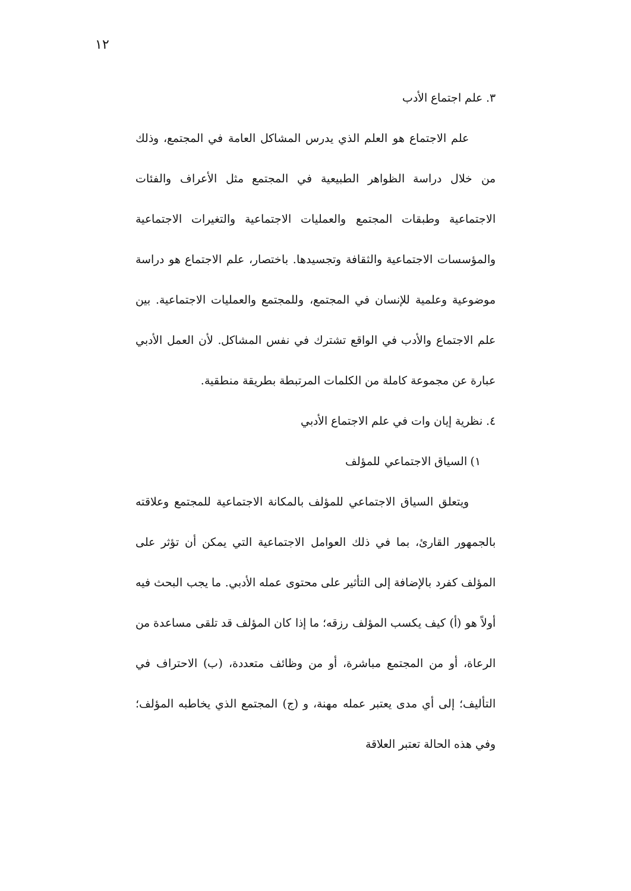١٢
٣. علم اجتماع الأدب
علم الاجتماع هو العلم الذي يدرس المشاكل العامة في المجتمع، وذلك من خلال دراسة الظواهر الطبيعية في المجتمع مثل الأعراف والفئات الاجتماعية وطبقات المجتمع والعمليات الاجتماعية والتغيرات الاجتماعية والمؤسسات الاجتماعية والثقافة وتجسيدها. باختصار، علم الاجتماع هو دراسة موضوعية وعلمية للإنسان في المجتمع، وللمجتمع والعمليات الاجتماعية. بين علم الاجتماع والأدب في الواقع تشترك في نفس المشاكل. لأن العمل الأدبي عبارة عن مجموعة كاملة من الكلمات المرتبطة بطريقة منطقية.
٤. نظرية إيان وات في علم الاجتماع الأدبي
١) السياق الاجتماعي للمؤلف
ويتعلق السياق الاجتماعي للمؤلف بالمكانة الاجتماعية للمجتمع وعلاقته بالجمهور القارئ، بما في ذلك العوامل الاجتماعية التي يمكن أن تؤثر على المؤلف كفرد بالإضافة إلى التأثير على محتوى عمله الأدبي. ما يجب البحث فيه أولاً هو (أ) كيف يكسب المؤلف رزقه؛ ما إذا كان المؤلف قد تلقى مساعدة من الرعاة، أو من المجتمع مباشرة، أو من وظائف متعددة، (ب) الاحتراف في التأليف؛ إلى أي مدى يعتبر عمله مهنة، و (ج) المجتمع الذي يخاطبه المؤلف؛ وفي هذه الحالة تعتبر العلاقة